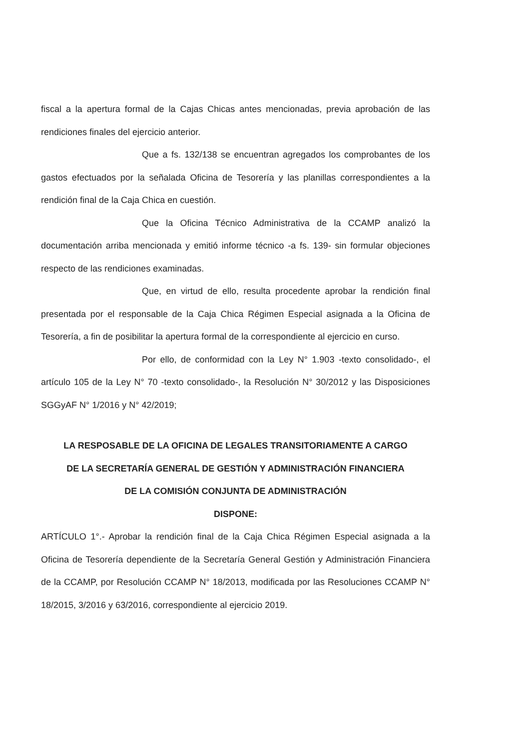fiscal a la apertura formal de la Cajas Chicas antes mencionadas, previa aprobación de las rendiciones finales del ejercicio anterior.
Que a fs. 132/138 se encuentran agregados los comprobantes de los gastos efectuados por la señalada Oficina de Tesorería y las planillas correspondientes a la rendición final de la Caja Chica en cuestión.
Que la Oficina Técnico Administrativa de la CCAMP analizó la documentación arriba mencionada y emitió informe técnico -a fs. 139- sin formular objeciones respecto de las rendiciones examinadas.
Que, en virtud de ello, resulta procedente aprobar la rendición final presentada por el responsable de la Caja Chica Régimen Especial asignada a la Oficina de Tesorería, a fin de posibilitar la apertura formal de la correspondiente al ejercicio en curso.
Por ello, de conformidad con la Ley N° 1.903 -texto consolidado-, el artículo 105 de la Ley N° 70 -texto consolidado-, la Resolución N° 30/2012 y las Disposiciones SGGyAF N° 1/2016 y N° 42/2019;
LA RESPOSABLE DE LA OFICINA DE LEGALES TRANSITORIAMENTE A CARGO
DE LA SECRETARÍA GENERAL DE GESTIÓN Y ADMINISTRACIÓN FINANCIERA
DE LA COMISIÓN CONJUNTA DE ADMINISTRACIÓN
DISPONE:
ARTÍCULO 1°.- Aprobar la rendición final de la Caja Chica Régimen Especial asignada a la Oficina de Tesorería dependiente de la Secretaría General Gestión y Administración Financiera de la CCAMP, por Resolución CCAMP N° 18/2013, modificada por las Resoluciones CCAMP N° 18/2015, 3/2016 y 63/2016, correspondiente al ejercicio 2019.